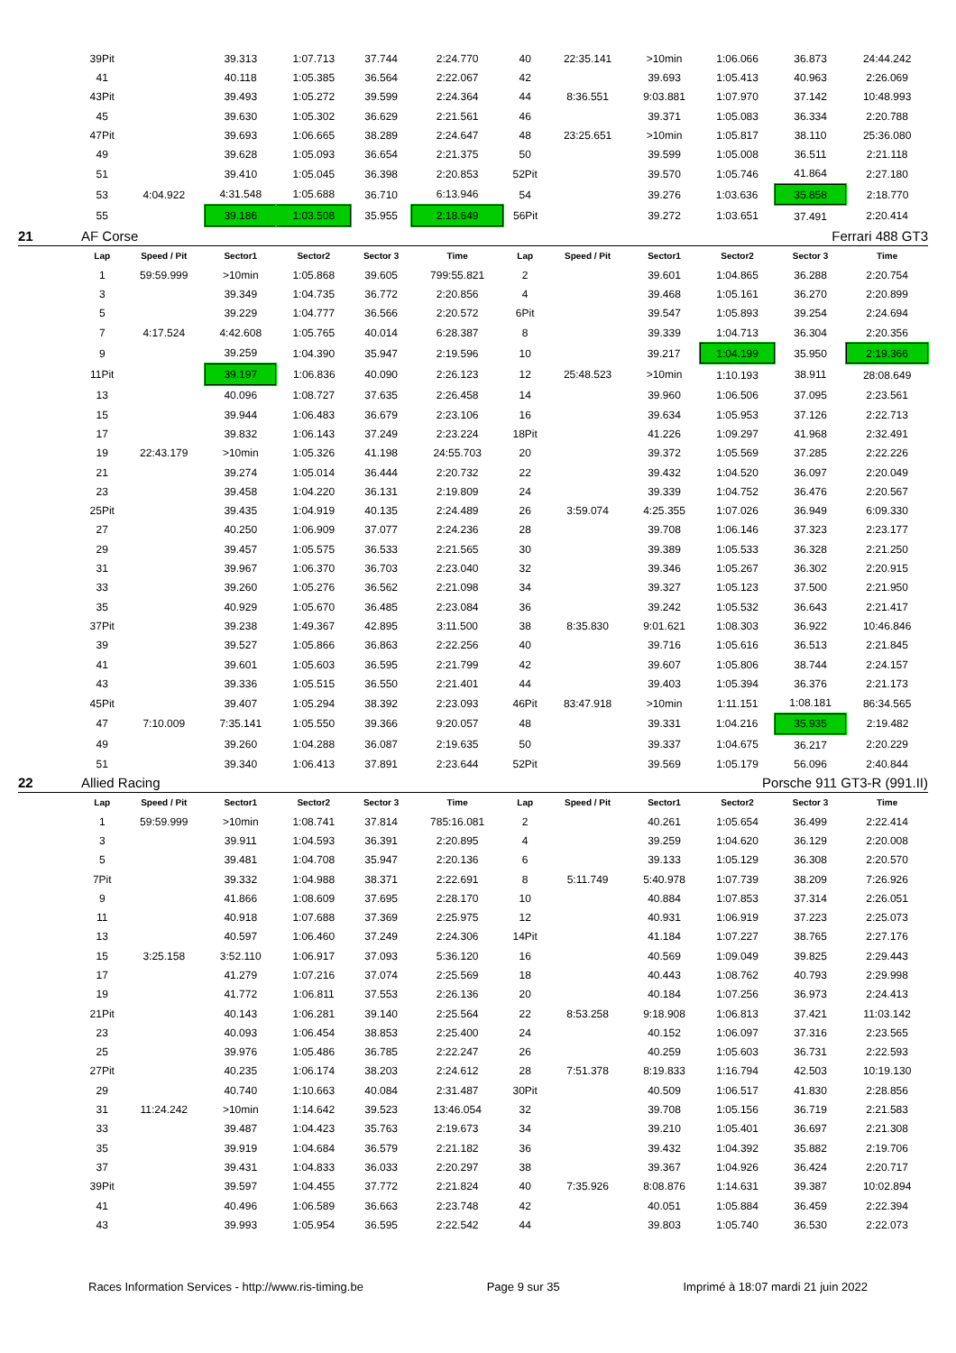| | 39Pit | | 39.313 | 1:07.713 | 37.744 | 2:24.770 | 40 | 22:35.141 | >10min | 1:06.066 | 36.873 | 24:44.242 |
| | 41 | | 40.118 | 1:05.385 | 36.564 | 2:22.067 | 42 | | 39.693 | 1:05.413 | 40.963 | 2:26.069 |
| | 43Pit | | 39.493 | 1:05.272 | 39.599 | 2:24.364 | 44 | 8:36.551 | 9:03.881 | 1:07.970 | 37.142 | 10:48.993 |
| | 45 | | 39.630 | 1:05.302 | 36.629 | 2:21.561 | 46 | | 39.371 | 1:05.083 | 36.334 | 2:20.788 |
| | 47Pit | | 39.693 | 1:06.665 | 38.289 | 2:24.647 | 48 | 23:25.651 | >10min | 1:05.817 | 38.110 | 25:36.080 |
| | 49 | | 39.628 | 1:05.093 | 36.654 | 2:21.375 | 50 | | 39.599 | 1:05.008 | 36.511 | 2:21.118 |
| | 51 | | 39.410 | 1:05.045 | 36.398 | 2:20.853 | 52Pit | | 39.570 | 1:05.746 | 41.864 | 2:27.180 |
| | 53 | 4:04.922 | 4:31.548 | 1:05.688 | 36.710 | 6:13.946 | 54 | | 39.276 | 1:03.636 | 35.858 | 2:18.770 |
| | 55 | | 39.186 | 1:03.508 | 35.955 | 2:18.649 | 56Pit | | 39.272 | 1:03.651 | 37.491 | 2:20.414 |
| 21 | AF Corse | | | | | | Ferrari 488 GT3 | | | | | |
| | Lap | Speed / Pit | Sector1 | Sector2 | Sector 3 | Time | Lap | Speed / Pit | Sector1 | Sector2 | Sector 3 | Time |
| | 1 | 59:59.999 | >10min | 1:05.868 | 39.605 | 799:55.821 | 2 | | 39.601 | 1:04.865 | 36.288 | 2:20.754 |
| | 3 | | 39.349 | 1:04.735 | 36.772 | 2:20.856 | 4 | | 39.468 | 1:05.161 | 36.270 | 2:20.899 |
| | 5 | | 39.229 | 1:04.777 | 36.566 | 2:20.572 | 6Pit | | 39.547 | 1:05.893 | 39.254 | 2:24.694 |
| | 7 | 4:17.524 | 4:42.608 | 1:05.765 | 40.014 | 6:28.387 | 8 | | 39.339 | 1:04.713 | 36.304 | 2:20.356 |
| | 9 | | 39.259 | 1:04.390 | 35.947 | 2:19.596 | 10 | | 39.217 | 1:04.199 | 35.950 | 2:19.366 |
| | 11Pit | | 39.197 | 1:06.836 | 40.090 | 2:26.123 | 12 | 25:48.523 | >10min | 1:10.193 | 38.911 | 28:08.649 |
| | 13 | | 40.096 | 1:08.727 | 37.635 | 2:26.458 | 14 | | 39.960 | 1:06.506 | 37.095 | 2:23.561 |
| | 15 | | 39.944 | 1:06.483 | 36.679 | 2:23.106 | 16 | | 39.634 | 1:05.953 | 37.126 | 2:22.713 |
| | 17 | | 39.832 | 1:06.143 | 37.249 | 2:23.224 | 18Pit | | 41.226 | 1:09.297 | 41.968 | 2:32.491 |
| | 19 | 22:43.179 | >10min | 1:05.326 | 41.198 | 24:55.703 | 20 | | 39.372 | 1:05.569 | 37.285 | 2:22.226 |
| | 21 | | 39.274 | 1:05.014 | 36.444 | 2:20.732 | 22 | | 39.432 | 1:04.520 | 36.097 | 2:20.049 |
| | 23 | | 39.458 | 1:04.220 | 36.131 | 2:19.809 | 24 | | 39.339 | 1:04.752 | 36.476 | 2:20.567 |
| | 25Pit | | 39.435 | 1:04.919 | 40.135 | 2:24.489 | 26 | 3:59.074 | 4:25.355 | 1:07.026 | 36.949 | 6:09.330 |
| | 27 | | 40.250 | 1:06.909 | 37.077 | 2:24.236 | 28 | | 39.708 | 1:06.146 | 37.323 | 2:23.177 |
| | 29 | | 39.457 | 1:05.575 | 36.533 | 2:21.565 | 30 | | 39.389 | 1:05.533 | 36.328 | 2:21.250 |
| | 31 | | 39.967 | 1:06.370 | 36.703 | 2:23.040 | 32 | | 39.346 | 1:05.267 | 36.302 | 2:20.915 |
| | 33 | | 39.260 | 1:05.276 | 36.562 | 2:21.098 | 34 | | 39.327 | 1:05.123 | 37.500 | 2:21.950 |
| | 35 | | 40.929 | 1:05.670 | 36.485 | 2:23.084 | 36 | | 39.242 | 1:05.532 | 36.643 | 2:21.417 |
| | 37Pit | | 39.238 | 1:49.367 | 42.895 | 3:11.500 | 38 | 8:35.830 | 9:01.621 | 1:08.303 | 36.922 | 10:46.846 |
| | 39 | | 39.527 | 1:05.866 | 36.863 | 2:22.256 | 40 | | 39.716 | 1:05.616 | 36.513 | 2:21.845 |
| | 41 | | 39.601 | 1:05.603 | 36.595 | 2:21.799 | 42 | | 39.607 | 1:05.806 | 38.744 | 2:24.157 |
| | 43 | | 39.336 | 1:05.515 | 36.550 | 2:21.401 | 44 | | 39.403 | 1:05.394 | 36.376 | 2:21.173 |
| | 45Pit | | 39.407 | 1:05.294 | 38.392 | 2:23.093 | 46Pit | 83:47.918 | >10min | 1:11.151 | 1:08.181 | 86:34.565 |
| | 47 | 7:10.009 | 7:35.141 | 1:05.550 | 39.366 | 9:20.057 | 48 | | 39.331 | 1:04.216 | 35.935 | 2:19.482 |
| | 49 | | 39.260 | 1:04.288 | 36.087 | 2:19.635 | 50 | | 39.337 | 1:04.675 | 36.217 | 2:20.229 |
| | 51 | | 39.340 | 1:06.413 | 37.891 | 2:23.644 | 52Pit | | 39.569 | 1:05.179 | 56.096 | 2:40.844 |
| 22 | Allied Racing | | | | | | Porsche 911 GT3-R (991.II) | | | | | |
| | Lap | Speed / Pit | Sector1 | Sector2 | Sector 3 | Time | Lap | Speed / Pit | Sector1 | Sector2 | Sector 3 | Time |
| | 1 | 59:59.999 | >10min | 1:08.741 | 37.814 | 785:16.081 | 2 | | 40.261 | 1:05.654 | 36.499 | 2:22.414 |
| | 3 | | 39.911 | 1:04.593 | 36.391 | 2:20.895 | 4 | | 39.259 | 1:04.620 | 36.129 | 2:20.008 |
| | 5 | | 39.481 | 1:04.708 | 35.947 | 2:20.136 | 6 | | 39.133 | 1:05.129 | 36.308 | 2:20.570 |
| | 7Pit | | 39.332 | 1:04.988 | 38.371 | 2:22.691 | 8 | 5:11.749 | 5:40.978 | 1:07.739 | 38.209 | 7:26.926 |
| | 9 | | 41.866 | 1:08.609 | 37.695 | 2:28.170 | 10 | | 40.884 | 1:07.853 | 37.314 | 2:26.051 |
| | 11 | | 40.918 | 1:07.688 | 37.369 | 2:25.975 | 12 | | 40.931 | 1:06.919 | 37.223 | 2:25.073 |
| | 13 | | 40.597 | 1:06.460 | 37.249 | 2:24.306 | 14Pit | | 41.184 | 1:07.227 | 38.765 | 2:27.176 |
| | 15 | 3:25.158 | 3:52.110 | 1:06.917 | 37.093 | 5:36.120 | 16 | | 40.569 | 1:09.049 | 39.825 | 2:29.443 |
| | 17 | | 41.279 | 1:07.216 | 37.074 | 2:25.569 | 18 | | 40.443 | 1:08.762 | 40.793 | 2:29.998 |
| | 19 | | 41.772 | 1:06.811 | 37.553 | 2:26.136 | 20 | | 40.184 | 1:07.256 | 36.973 | 2:24.413 |
| | 21Pit | | 40.143 | 1:06.281 | 39.140 | 2:25.564 | 22 | 8:53.258 | 9:18.908 | 1:06.813 | 37.421 | 11:03.142 |
| | 23 | | 40.093 | 1:06.454 | 38.853 | 2:25.400 | 24 | | 40.152 | 1:06.097 | 37.316 | 2:23.565 |
| | 25 | | 39.976 | 1:05.486 | 36.785 | 2:22.247 | 26 | | 40.259 | 1:05.603 | 36.731 | 2:22.593 |
| | 27Pit | | 40.235 | 1:06.174 | 38.203 | 2:24.612 | 28 | 7:51.378 | 8:19.833 | 1:16.794 | 42.503 | 10:19.130 |
| | 29 | | 40.740 | 1:10.663 | 40.084 | 2:31.487 | 30Pit | | 40.509 | 1:06.517 | 41.830 | 2:28.856 |
| | 31 | 11:24.242 | >10min | 1:14.642 | 39.523 | 13:46.054 | 32 | | 39.708 | 1:05.156 | 36.719 | 2:21.583 |
| | 33 | | 39.487 | 1:04.423 | 35.763 | 2:19.673 | 34 | | 39.210 | 1:05.401 | 36.697 | 2:21.308 |
| | 35 | | 39.919 | 1:04.684 | 36.579 | 2:21.182 | 36 | | 39.432 | 1:04.392 | 35.882 | 2:19.706 |
| | 37 | | 39.431 | 1:04.833 | 36.033 | 2:20.297 | 38 | | 39.367 | 1:04.926 | 36.424 | 2:20.717 |
| | 39Pit | | 39.597 | 1:04.455 | 37.772 | 2:21.824 | 40 | 7:35.926 | 8:08.876 | 1:14.631 | 39.387 | 10:02.894 |
| | 41 | | 40.496 | 1:06.589 | 36.663 | 2:23.748 | 42 | | 40.051 | 1:05.884 | 36.459 | 2:22.394 |
| | 43 | | 39.993 | 1:05.954 | 36.595 | 2:22.542 | 44 | | 39.803 | 1:05.740 | 36.530 | 2:22.073 |
Races Information Services - http://www.ris-timing.be Page 9 sur 35 Imprimé à 18:07 mardi 21 juin 2022